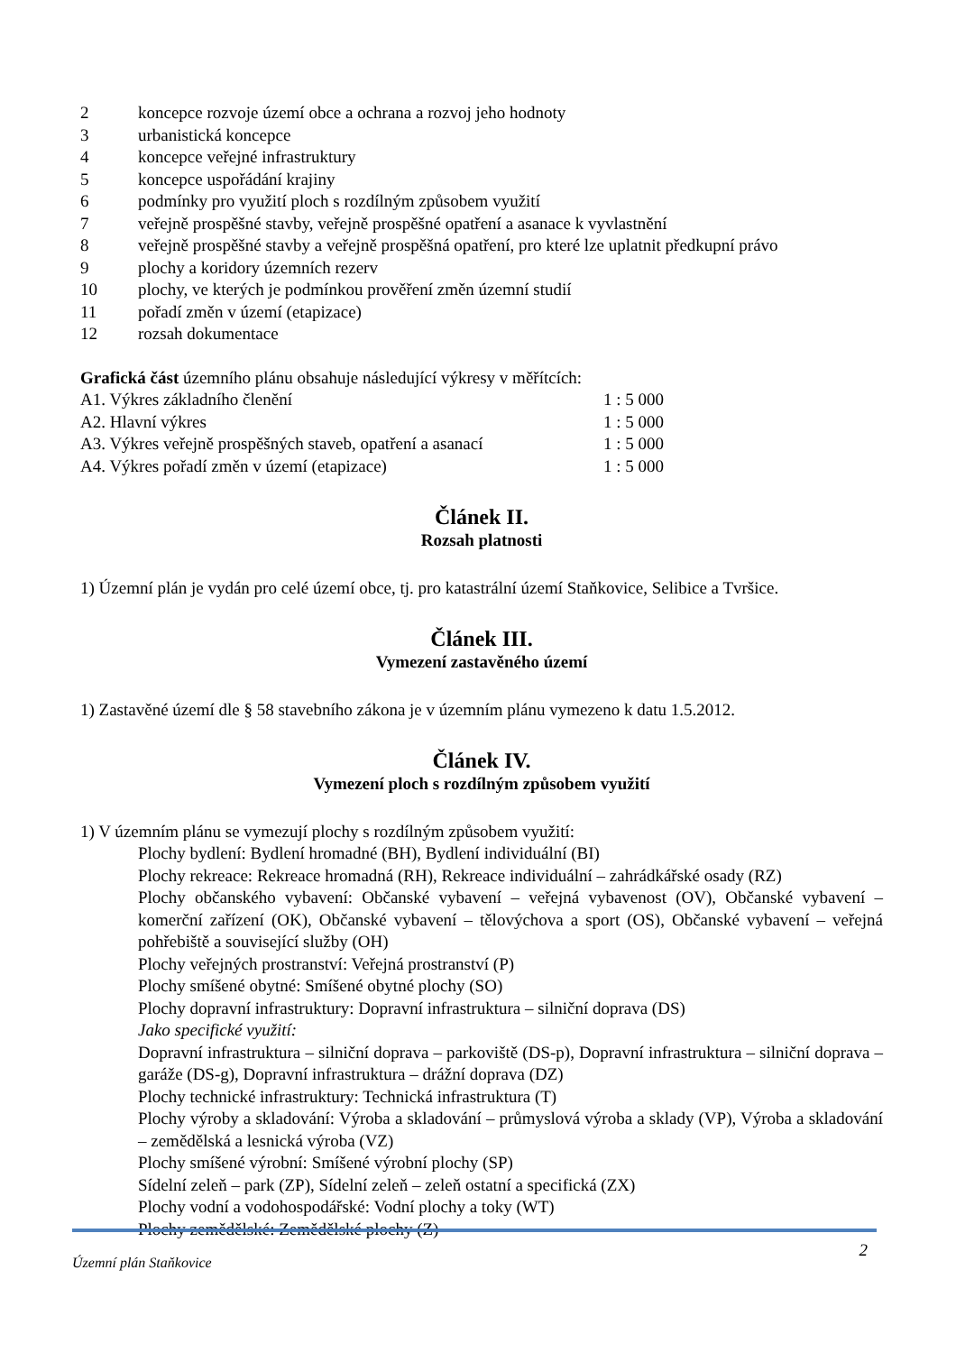2 koncepce rozvoje území obce a ochrana a rozvoj jeho hodnoty
3 urbanistická koncepce
4 koncepce veřejné infrastruktury
5 koncepce uspořádání krajiny
6 podmínky pro využití ploch s rozdílným způsobem využití
7 veřejně prospěšné stavby, veřejně prospěšné opatření a asanace k vyvlastnění
8 veřejně prospěšné stavby a veřejně prospěšná opatření, pro které lze uplatnit předkupní právo
9 plochy a koridory územních rezerv
10 plochy, ve kterých je podmínkou prověření změn územní studií
11 pořadí změn v území (etapizace)
12 rozsah dokumentace
Grafická část územního plánu obsahuje následující výkresy v měřítcích:
A1. Výkres základního členění 1 : 5 000
A2. Hlavní výkres 1 : 5 000
A3. Výkres veřejně prospěšných staveb, opatření a asanací 1 : 5 000
A4. Výkres pořadí změn v území (etapizace) 1 : 5 000
Článek II.
Rozsah platnosti
1) Územní plán je vydán pro celé území obce, tj. pro katastrální území Staňkovice, Selibice a Tvršice.
Článek III.
Vymezení zastavěného území
1) Zastavěné území dle § 58 stavebního zákona je v územním plánu vymezeno k datu 1.5.2012.
Článek IV.
Vymezení ploch s rozdílným způsobem využití
1) V územním plánu se vymezují plochy s rozdílným způsobem využití:
Plochy bydlení: Bydlení hromadné (BH), Bydlení individuální (BI)
Plochy rekreace: Rekreace hromadná (RH), Rekreace individuální – zahrádkářské osady (RZ)
Plochy občanského vybavení: Občanské vybavení – veřejná vybavenost (OV), Občanské vybavení – komerční zařízení (OK), Občanské vybavení – tělovýchova a sport (OS), Občanské vybavení – veřejná pohřebiště a související služby (OH)
Plochy veřejných prostranství: Veřejná prostranství (P)
Plochy smíšené obytné: Smíšené obytné plochy (SO)
Plochy dopravní infrastruktury: Dopravní infrastruktura – silniční doprava (DS)
Jako specifické využití:
Dopravní infrastruktura – silniční doprava – parkoviště (DS-p), Dopravní infrastruktura – silniční doprava – garáže (DS-g), Dopravní infrastruktura – drážní doprava (DZ)
Plochy technické infrastruktury: Technická infrastruktura (T)
Plochy výroby a skladování: Výroba a skladování – průmyslová výroba a sklady (VP), Výroba a skladování – zemědělská a lesnická výroba (VZ)
Plochy smíšené výrobní: Smíšené výrobní plochy (SP)
Sídelní zeleň – park (ZP), Sídelní zeleň – zeleň ostatní a specifická (ZX)
Plochy vodní a vodohospodářské: Vodní plochy a toky (WT)
Plochy zemědělské: Zemědělské plochy (Z)
Územní plán Staňkovice 2